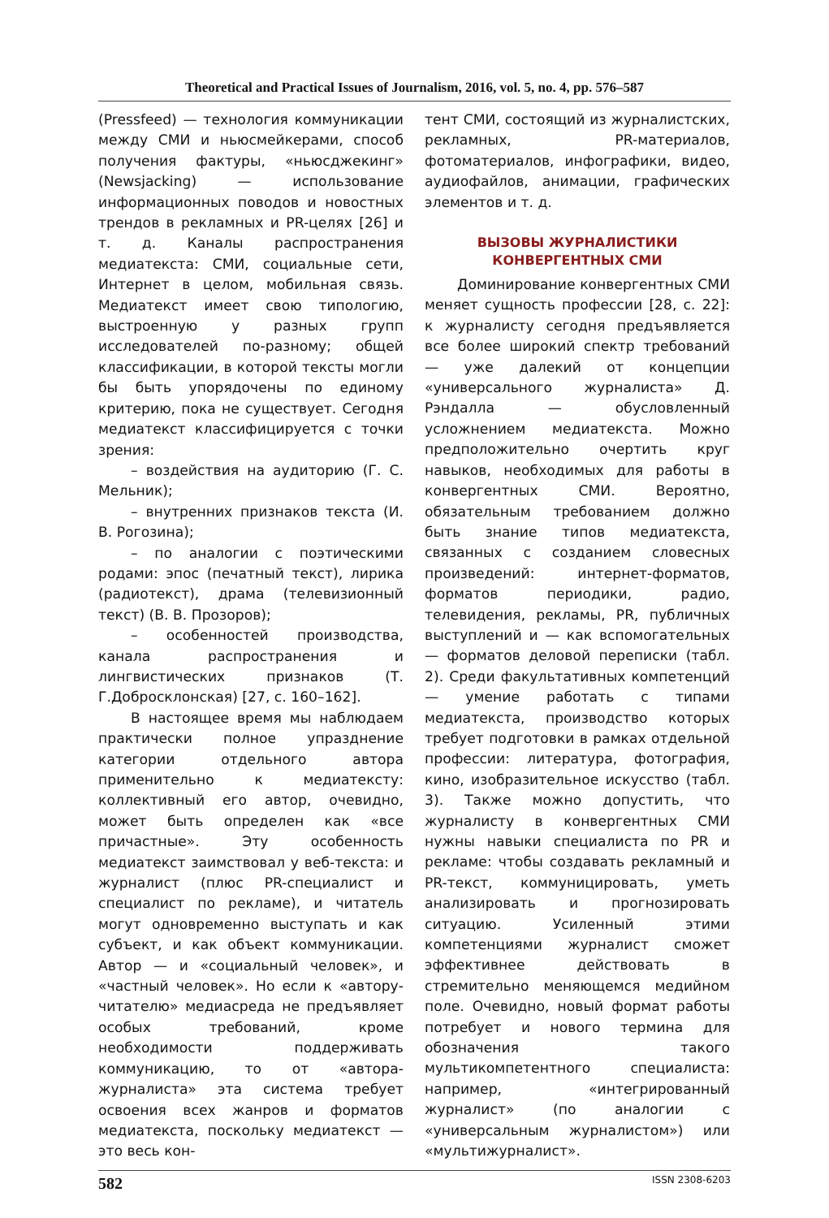Theoretical and Practical Issues of Journalism, 2016, vol. 5, no. 4, pp. 576–587
(Pressfeed) — технология коммуникации между СМИ и ньюсмейкерами, способ получения фактуры, «ньюсджекинг» (Newsjacking) — использование информационных поводов и новостных трендов в рекламных и PR-целях [26] и т. д. Каналы распространения медиатекста: СМИ, социальные сети, Интернет в целом, мобильная связь. Медиатекст имеет свою типологию, выстроенную у разных групп исследователей по-разному; общей классификации, в которой тексты могли бы быть упорядочены по единому критерию, пока не существует. Сегодня медиатекст классифицируется с точки зрения:
– воздействия на аудиторию (Г. С. Мельник);
– внутренних признаков текста (И. В. Рогозина);
– по аналогии с поэтическими родами: эпос (печатный текст), лирика (радиотекст), драма (телевизионный текст) (В. В. Прозоров);
– особенностей производства, канала распространения и лингвистических признаков (Т. Г.Добросклонская) [27, с. 160–162].
В настоящее время мы наблюдаем практически полное упразднение категории отдельного автора применительно к медиатексту: коллективный его автор, очевидно, может быть определен как «все причастные». Эту особенность медиатекст заимствовал у веб-текста: и журналист (плюс PR-специалист и специалист по рекламе), и читатель могут одновременно выступать и как субъект, и как объект коммуникации. Автор — и «социальный человек», и «частный человек». Но если к «автору-читателю» медиасреда не предъявляет особых требований, кроме необходимости поддерживать коммуникацию, то от «автора-журналиста» эта система требует освоения всех жанров и форматов медиатекста, поскольку медиатекст — это весь кон-
тент СМИ, состоящий из журналистских, рекламных, PR-материалов, фотоматериалов, инфографики, видео, аудиофайлов, анимации, графических элементов и т. д.
ВЫЗОВЫ ЖУРНАЛИСТИКИ
КОНВЕРГЕНТНЫХ СМИ
Доминирование конвергентных СМИ меняет сущность профессии [28, с. 22]: к журналисту сегодня предъявляется все более широкий спектр требований — уже далекий от концепции «универсального журналиста» Д. Рэндалла — обусловленный усложнением медиатекста. Можно предположительно очертить круг навыков, необходимых для работы в конвергентных СМИ. Вероятно, обязательным требованием должно быть знание типов медиатекста, связанных с созданием словесных произведений: интернет-форматов, форматов периодики, радио, телевидения, рекламы, PR, публичных выступлений и — как вспомогательных — форматов деловой переписки (табл. 2). Среди факультативных компетенций — умение работать с типами медиатекста, производство которых требует подготовки в рамках отдельной профессии: литература, фотография, кино, изобразительное искусство (табл. 3). Также можно допустить, что журналисту в конвергентных СМИ нужны навыки специалиста по PR и рекламе: чтобы создавать рекламный и PR-текст, коммуницировать, уметь анализировать и прогнозировать ситуацию. Усиленный этими компетенциями журналист сможет эффективнее действовать в стремительно меняющемся медийном поле. Очевидно, новый формат работы потребует и нового термина для обозначения такого мультикомпетентного специалиста: например, «интегрированный журналист» (по аналогии с «универсальным журналистом») или «мультижурналист».
582 ISSN 2308-6203